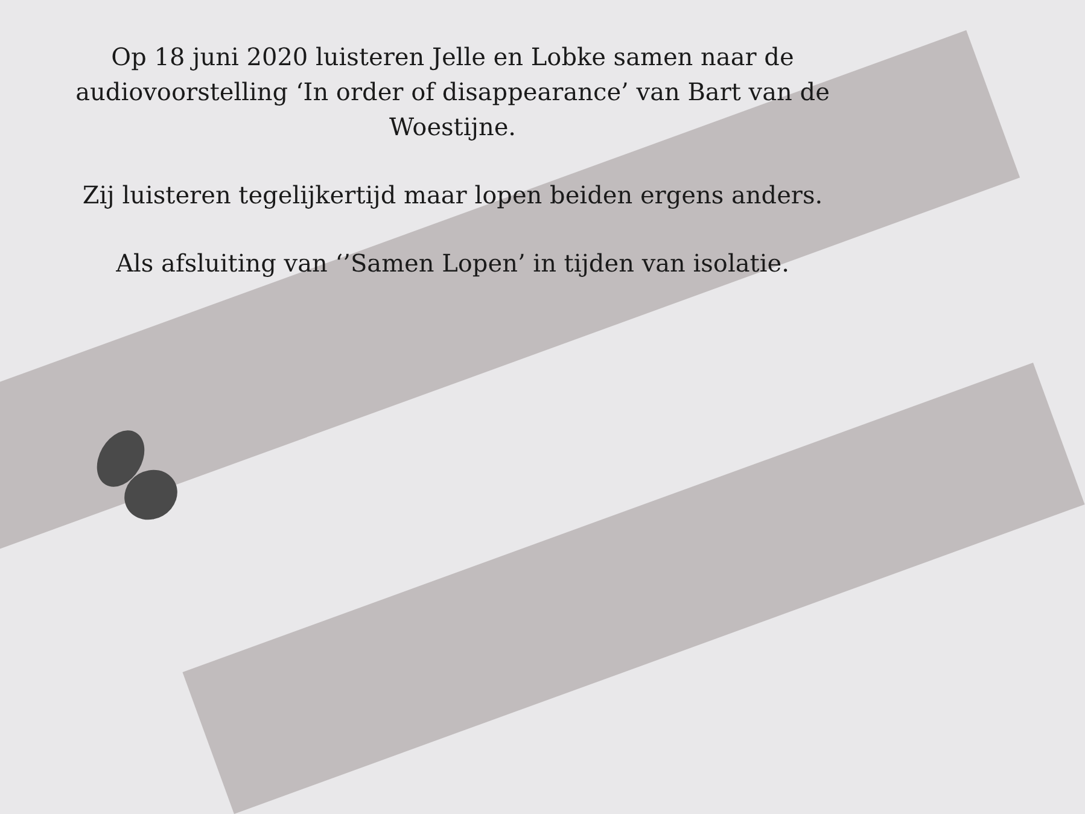Op 18 juni 2020 luisteren Jelle en Lobke samen naar de audiovoorstelling ‘In order of disappearance’ van Bart van de Woestijne.
Zij luisteren tegelijkertijd maar lopen beiden ergens anders.
Als afsluiting van ‘’Samen Lopen’ in tijden van isolatie.